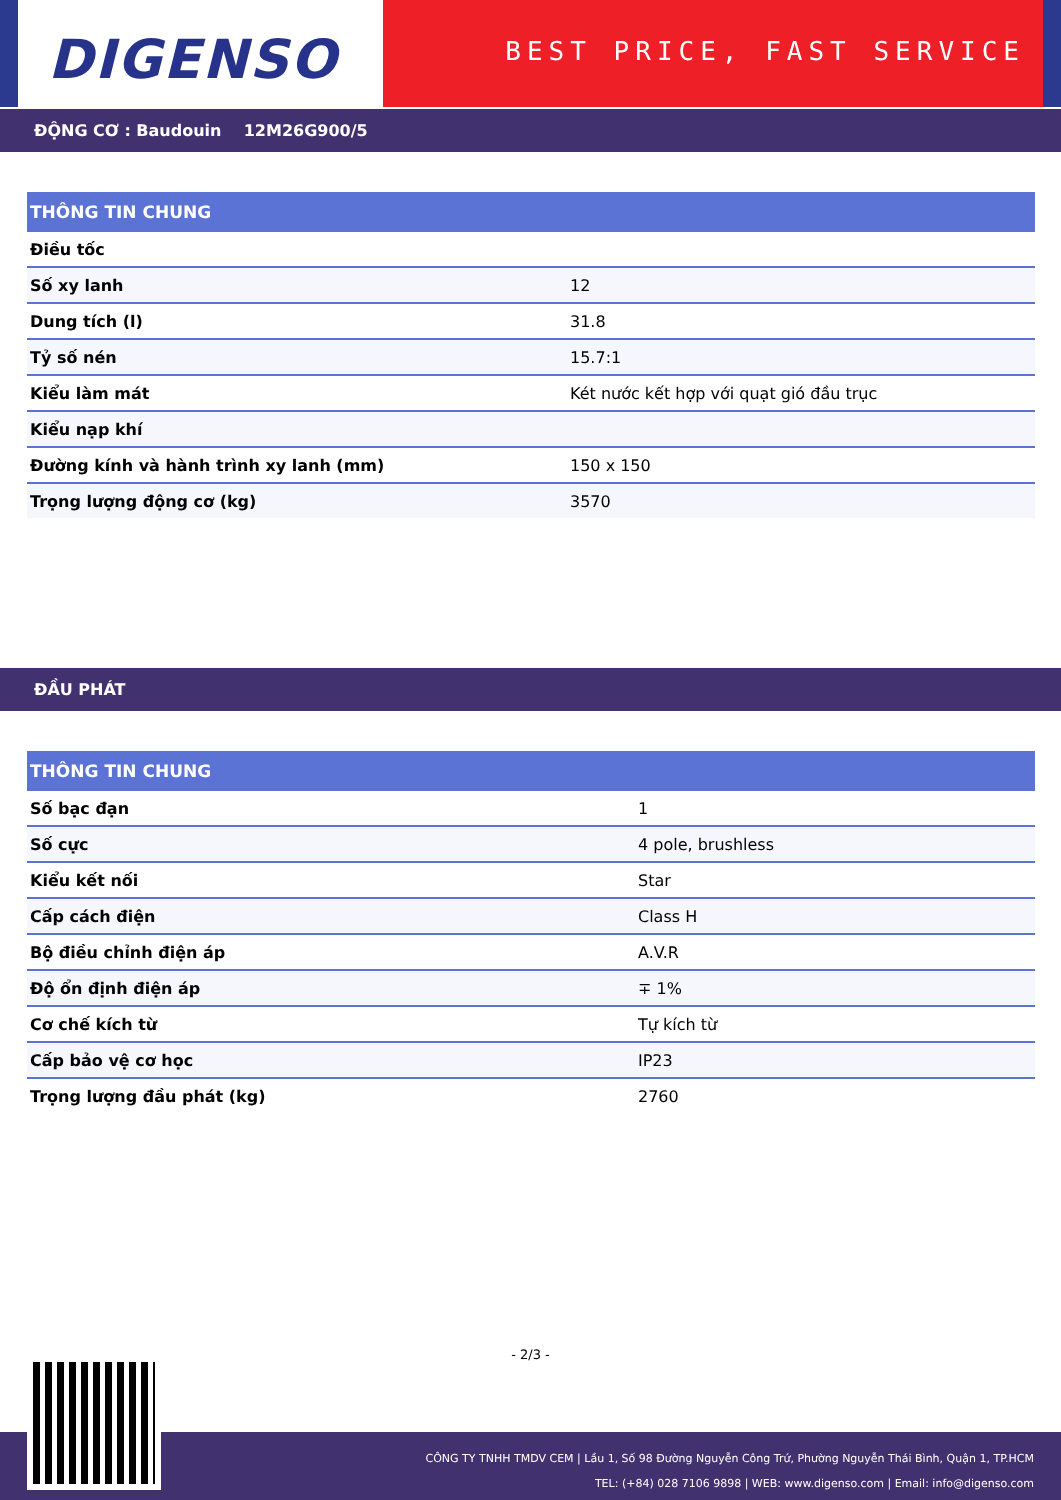DIGENSO
BEST PRICE, FAST SERVICE
ĐỘNG CƠ : Baudouin 12M26G900/5
| THÔNG TIN CHUNG | |
| --- | --- |
| Điều tốc | |
| Số xy lanh | 12 |
| Dung tích (l) | 31.8 |
| Tỷ số nén | 15.7:1 |
| Kiểu làm mát | Két nước kết hợp với quạt gió đầu trục |
| Kiểu nạp khí | |
| Đường kính và hành trình xy lanh (mm) | 150 x 150 |
| Trọng lượng động cơ (kg) | 3570 |
ĐẦU PHÁT
| THÔNG TIN CHUNG | |
| --- | --- |
| Số bạc đạn | 1 |
| Số cực | 4 pole, brushless |
| Kiểu kết nối | Star |
| Cấp cách điện | Class H |
| Bộ điều chỉnh điện áp | A.V.R |
| Độ ổn định điện áp | ∓ 1% |
| Cơ chế kích từ | Tự kích từ |
| Cấp bảo vệ cơ học | IP23 |
| Trọng lượng đầu phát (kg) | 2760 |
- 2/3 -
CÔNG TY TNHH TMDV CEM | Lầu 1, Số 98 Đường Nguyễn Công Trứ, Phường Nguyễn Thái Bình, Quận 1, TP.HCM
TEL: (+84) 028 7106 9898 | WEB: www.digenso.com | Email: info@digenso.com